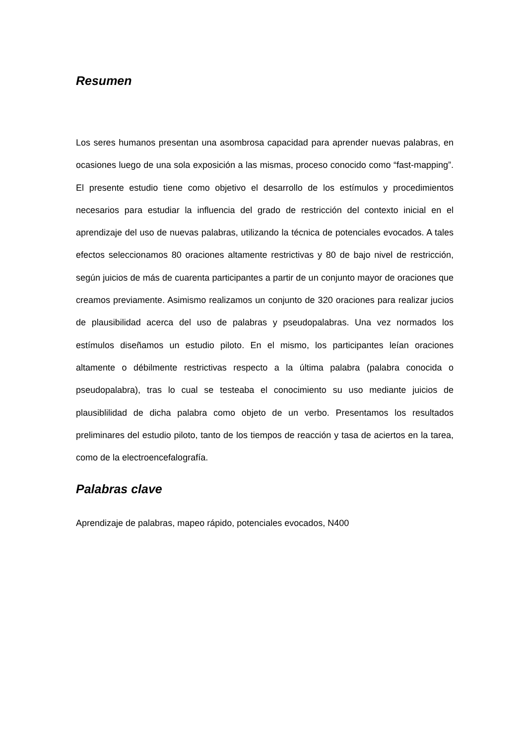Resumen
Los seres humanos presentan una asombrosa capacidad para aprender nuevas palabras, en ocasiones luego de una sola exposición a las mismas, proceso conocido como “fast-mapping”. El presente estudio tiene como objetivo el desarrollo de los estímulos y procedimientos necesarios para estudiar la influencia del grado de restricción del contexto inicial en el aprendizaje del uso de nuevas palabras, utilizando la técnica de potenciales evocados. A tales efectos seleccionamos 80 oraciones altamente restrictivas y 80 de bajo nivel de restricción, según juicios de más de cuarenta participantes a partir de un conjunto mayor de oraciones que creamos previamente. Asimismo realizamos un conjunto de 320 oraciones para realizar jucios de plausibilidad acerca del uso de palabras y pseudopalabras. Una vez normados los estímulos diseñamos un estudio piloto. En el mismo, los participantes leían oraciones altamente o débilmente restrictivas respecto a la última palabra (palabra conocida o pseudopalabra), tras lo cual se testeaba el conocimiento su uso mediante juicios de plausiblilidad de dicha palabra como objeto de un verbo. Presentamos los resultados preliminares del estudio piloto, tanto de los tiempos de reacción y tasa de aciertos en la tarea, como de la electroencefalografía.
Palabras clave
Aprendizaje de palabras, mapeo rápido, potenciales evocados, N400